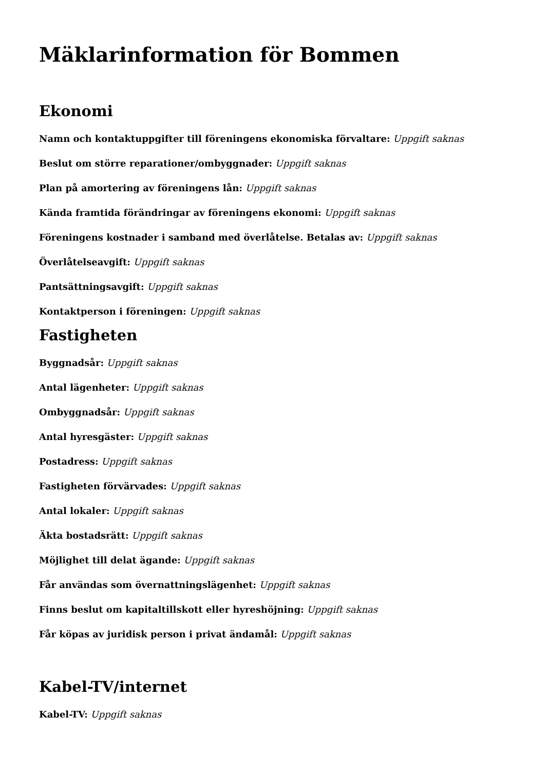Mäklarinformation för Bommen
Ekonomi
Namn och kontaktuppgifter till föreningens ekonomiska förvaltare: Uppgift saknas
Beslut om större reparationer/ombyggnader: Uppgift saknas
Plan på amortering av föreningens lån: Uppgift saknas
Kända framtida förändringar av föreningens ekonomi: Uppgift saknas
Föreningens kostnader i samband med överlåtelse. Betalas av: Uppgift saknas
Överlåtelseavgift: Uppgift saknas
Pantsättningsavgift: Uppgift saknas
Kontaktperson i föreningen: Uppgift saknas
Fastigheten
Byggnadsår: Uppgift saknas
Antal lägenheter: Uppgift saknas
Ombyggnadsår: Uppgift saknas
Antal hyresgäster: Uppgift saknas
Postadress: Uppgift saknas
Fastigheten förvärvades: Uppgift saknas
Antal lokaler: Uppgift saknas
Äkta bostadsrätt: Uppgift saknas
Möjlighet till delat ägande: Uppgift saknas
Får användas som övernattningslägenhet: Uppgift saknas
Finns beslut om kapitaltillskott eller hyreshöjning: Uppgift saknas
Får köpas av juridisk person i privat ändamål: Uppgift saknas
Kabel-TV/internet
Kabel-TV: Uppgift saknas